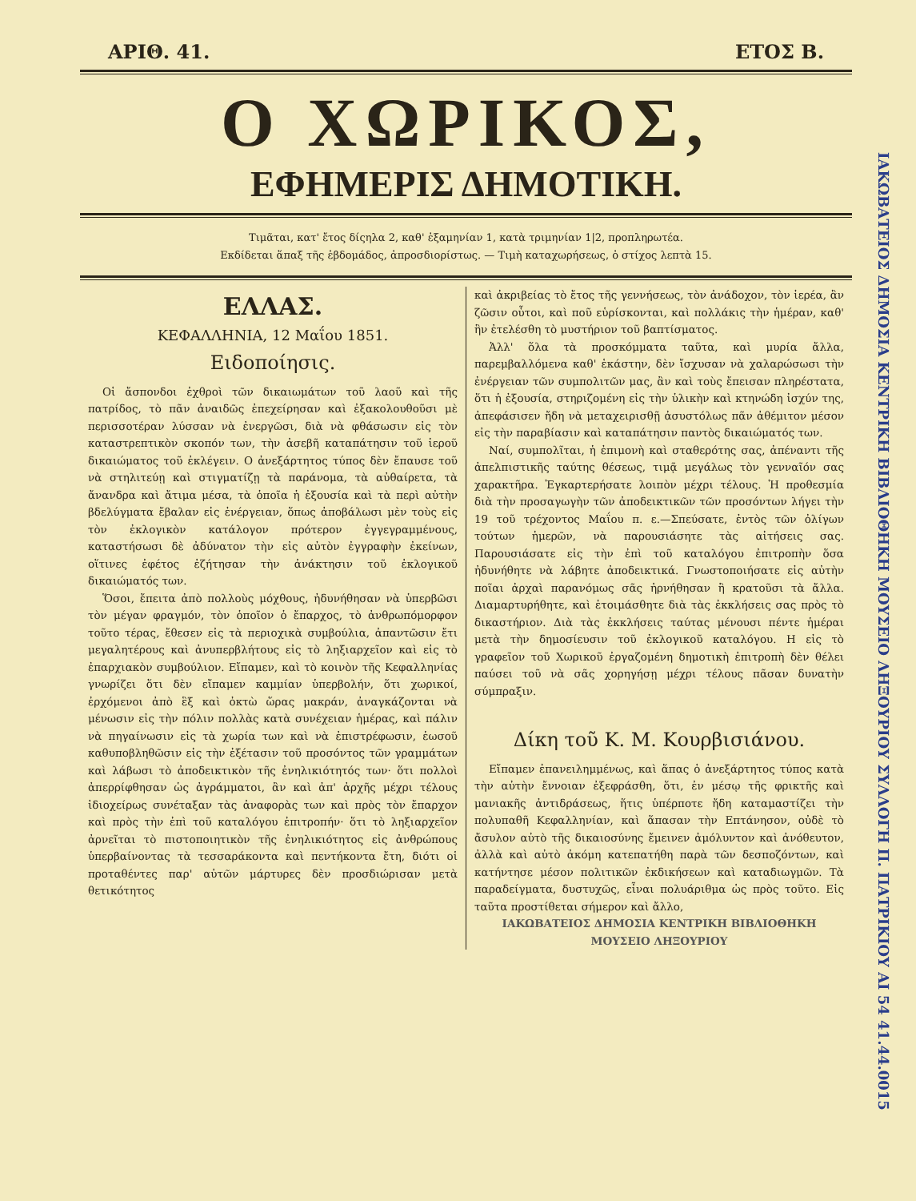ΑΡΙΘ. 41. ΕΤΟΣ Β.
Ο ΧΩΡΙΚΟΣ,
ΕΦΗΜΕΡΙΣ ΔΗΜΟΤΙΚΗ.
Τιμᾶται, κατ' ἔτος δίςηλα 2, καθ' ἑξαμηνίαν 1, κατὰ τριμηνίαν 1|2, προπληρωτέα.
Εκδίδεται ἅπαξ τῆς ἑβδομάδος, ἀπροσδιορίστως. — Τιμὴ καταχωρήσεως, ὁ στίχος λεπτὰ 15.
ΕΛΛΑΣ.
ΚΕΦΑΛΛΗΝΙΑ, 12 Μαΐου 1851.
Ειδοποίησις.
Οἱ ἄσπονδοι ἐχθροὶ τῶν δικαιωμάτων τοῦ λαοῦ καὶ τῆς πατρίδος, τὸ πᾶν ἀναιδῶς ἐπεχείρησαν καὶ ἐξακολουθοῦσι μὲ περισσοτέραν λύσσαν νὰ ἐνεργῶσι, διὰ νὰ φθάσωσιν εἰς τὸν καταστρεπτικὸν σκοπόν των, τὴν ἀσεβῆ καταπάτησιν τοῦ ἱεροῦ δικαιώματος τοῦ ἐκλέγειν. Ο ἀνεξάρτητος τύπος δὲν ἔπαυσε τοῦ νὰ στηλιτεύῃ καὶ στιγματίζῃ τὰ παράνομα, τὰ αὐθαίρετα, τὰ ἄνανδρα καὶ ἄτιμα μέσα, τὰ ὁποῖα ἡ ἐξουσία καὶ τὰ περὶ αὐτὴν βδελύγματα ἔβαλαν εἰς ἐνέργειαν, ὅπως ἀποβάλωσι μὲν τοὺς εἰς τὸν ἐκλογικὸν κατάλογον πρότερον ἐγγεγραμμένους, καταστήσωσι δὲ ἀδύνατον τὴν εἰς αὐτὸν ἐγγραφὴν ἐκείνων, οἵτινες ἐφέτος ἐζήτησαν τὴν ἀνάκτησιν τοῦ ἐκλογικοῦ δικαιώματός των.
Ὅσοι, ἔπειτα ἀπὸ πολλοὺς μόχθους, ἠδυνήθησαν νὰ ὑπερβῶσι τὸν μέγαν φραγμόν, τὸν ὁποῖον ὁ ἔπαρχος, τὸ ἀνθρωπόμορφον τοῦτο τέρας, ἔθεσεν εἰς τὰ περιοχικὰ συμβούλια, ἀπαντῶσιν ἔτι μεγαλητέρους καὶ ἀνυπερβλήτους εἰς τὸ ληξιαρχεῖον καὶ εἰς τὸ ἐπαρχιακὸν συμβούλιον. Εἴπαμεν, καὶ τὸ κοινὸν τῆς Κεφαλληνίας γνωρίζει ὅτι δὲν εἴπαμεν καμμίαν ὑπερβολήν, ὅτι χωρικοί, ἐρχόμενοι ἀπὸ ἓξ καὶ ὀκτὼ ὥρας μακράν, ἀναγκάζονται νὰ μένωσιν εἰς τὴν πόλιν πολλὰς κατὰ συνέχειαν ἡμέρας, καὶ πάλιν νὰ πηγαίνωσιν εἰς τὰ χωρία των καὶ νὰ ἐπιστρέφωσιν, ἑωσοῦ καθυποβληθῶσιν εἰς τὴν ἐξέτασιν τοῦ προσόντος τῶν γραμμάτων καὶ λάβωσι τὸ ἀποδεικτικὸν τῆς ἐνηλικιότητός των· ὅτι πολλοὶ ἀπερρίφθησαν ὡς ἀγράμματοι, ἂν καὶ ἀπ' ἀρχῆς μέχρι τέλους ἰδιοχείρως συνέταξαν τὰς ἀναφορὰς των καὶ πρὸς τὸν ἔπαρχον καὶ πρὸς τὴν ἐπὶ τοῦ καταλόγου ἐπιτροπήν· ὅτι τὸ ληξιαρχεῖον ἀρνεῖται τὸ πιστοποιητικὸν τῆς ἐνηλικιότητος εἰς ἀνθρώπους ὑπερβαίνοντας τὰ τεσσαράκοντα καὶ πεντήκοντα ἔτη, διότι οἱ προταθέντες παρ' αὐτῶν μάρτυρες δὲν προσδιώρισαν μετὰ θετικότητος
καὶ ἀκριβείας τὸ ἔτος τῆς γεννήσεως, τὸν ἀνάδοχον, τὸν ἱερέα, ἂν ζῶσιν οὗτοι, καὶ ποῦ εὑρίσκονται, καὶ πολλάκις τὴν ἡμέραν, καθ' ἣν ἐτελέσθη τὸ μυστήριον τοῦ βαπτίσματος.
Ἀλλ' ὅλα τὰ προσκόμματα ταῦτα, καὶ μυρία ἄλλα, παρεμβαλλόμενα καθ' ἑκάστην, δὲν ἴσχυσαν νὰ χαλαρώσωσι τὴν ἐνέργειαν τῶν συμπολιτῶν μας, ἂν καὶ τοὺς ἔπεισαν πληρέστατα, ὅτι ἡ ἐξουσία, στηριζομένη εἰς τὴν ὑλικὴν καὶ κτηνώδη ἰσχύν της, ἀπεφάσισεν ἤδη νὰ μεταχειρισθῇ ἀσυστόλως πᾶν ἀθέμιτον μέσον εἰς τὴν παραβίασιν καὶ καταπάτησιν παντὸς δικαιώματός των.
Ναί, συμπολῖται, ἡ ἐπιμονὴ καὶ σταθερότης σας, ἀπέναντι τῆς ἀπελπιστικῆς ταύτης θέσεως, τιμᾷ μεγάλως τὸν γενναῖόν σας χαρακτῆρα. Ἐγκαρτερήσατε λοιπὸν μέχρι τέλους. Ἡ προθεσμία διὰ τὴν προσαγωγὴν τῶν ἀποδεικτικῶν τῶν προσόντων λήγει τὴν 19 τοῦ τρέχοντος Μαΐου π. ε.—Σπεύσατε, ἐντὸς τῶν ὀλίγων τούτων ἡμερῶν, νὰ παρουσιάσητε τὰς αἰτήσεις σας. Παρουσιάσατε εἰς τὴν ἐπὶ τοῦ καταλόγου ἐπιτροπὴν ὅσα ἠδυνήθητε νὰ λάβητε ἀποδεικτικά. Γνωστοποιήσατε εἰς αὐτὴν ποῖαι ἀρχαὶ παρανόμως σᾶς ἠρνήθησαν ἢ κρατοῦσι τὰ ἄλλα. Διαμαρτυρήθητε, καὶ ἑτοιμάσθητε διὰ τὰς ἐκκλήσεις σας πρὸς τὸ δικαστήριον. Διὰ τὰς ἐκκλήσεις ταύτας μένουσι πέντε ἡμέραι μετὰ τὴν δημοσίευσιν τοῦ ἐκλογικοῦ καταλόγου. Η εἰς τὸ γραφεῖον τοῦ Χωρικοῦ ἐργαζομένη δημοτικὴ ἐπιτροπὴ δὲν θέλει παύσει τοῦ νὰ σᾶς χορηγήσῃ μέχρι τέλους πᾶσαν δυνατὴν σύμπραξιν.
Δίκη τοῦ Κ. Μ. Κουρβισιάνου.
Εἴπαμεν ἐπανειλημμένως, καὶ ἅπας ὁ ἀνεξάρτητος τύπος κατὰ τὴν αὐτὴν ἔννοιαν ἐξεφράσθη, ὅτι, ἐν μέσῳ τῆς φρικτῆς καὶ μανιακῆς ἀντιδράσεως, ἥτις ὑπέρποτε ἤδη καταμαστίζει τὴν πολυπαθῆ Κεφαλληνίαν, καὶ ἅπασαν τὴν Επτάνησον, οὐδὲ τὸ ἄσυλον αὐτὸ τῆς δικαιοσύνης ἔμεινεν ἀμόλυντον καὶ ἀνόθευτον, ἀλλὰ καὶ αὐτὸ ἀκόμη κατεπατήθη παρὰ τῶν δεσποζόντων, καὶ κατήντησε μέσον πολιτικῶν ἐκδικήσεων καὶ καταδιωγμῶν. Τὰ παραδείγματα, δυστυχῶς, εἶναι πολυάριθμα ὡς πρὸς τοῦτο. Εἰς ταῦτα προστίθεται σήμερον καὶ ἄλλο,
ΙΑΚΩΒΑΤΕΙΟΣ ΔΗΜΟΣΙΑ ΚΕΝΤΡΙΚΗ ΒΙΒΛΙΟΘΗΚΗ ΜΟΥΣΕΙΟ ΛΗΞΟΥΡΙΟΥ
ΙΑΚΩΒΑΤΕΙΟΣ ΔΗΜΟΣΙΑ ΚΕΝΤΡΙΚΗ ΒΙΒΛΙΟΘΗΚΗ ΜΟΥΣΕΙΟ ΛΗΞΟΥΡΙΟΥ ΣΥΛΛΟΓΗ Π. ΠΑΤΡΙΚΙΟΥ ΑΙ 54 41.44.0015